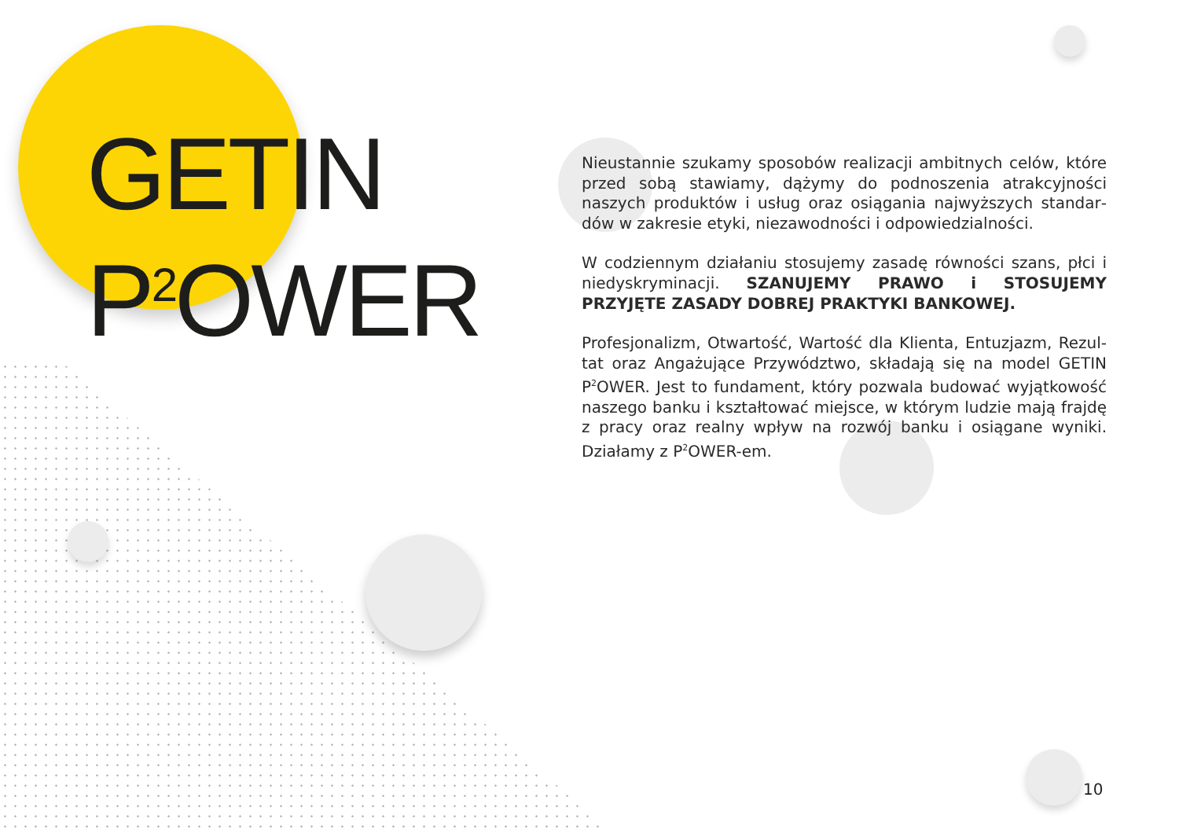GETIN
P<sup>2</sup>OWER
Nieustannie szukamy sposobów realizacji ambitnych celów, które przed sobą stawiamy, dążymy do podnoszenia atrakcyjności naszych produktów i usług oraz osiągania najwyższych standar­dów w zakresie etyki, niezawodności i odpowiedzialności.
W codziennym działaniu stosujemy zasadę równości szans, płci i niedyskryminacji. SZANUJEMY PRAWO i STOSUJEMY PRZYJĘTE ZASADY DOBREJ PRAKTYKI BANKOWEJ.
Profesjonalizm, Otwartość, Wartość dla Klienta, Entuzjazm, Rezul­tat oraz Angażujące Przywództwo, składają się na model GETIN P<sup>2</sup>OWER. Jest to fundament, który pozwala budować wyjątkowość naszego banku i kształtować miejsce, w którym ludzie mają frajdę z pracy oraz realny wpływ na rozwój banku i osiągane wyniki. Działamy z P<sup>2</sup>OWER-em.
10